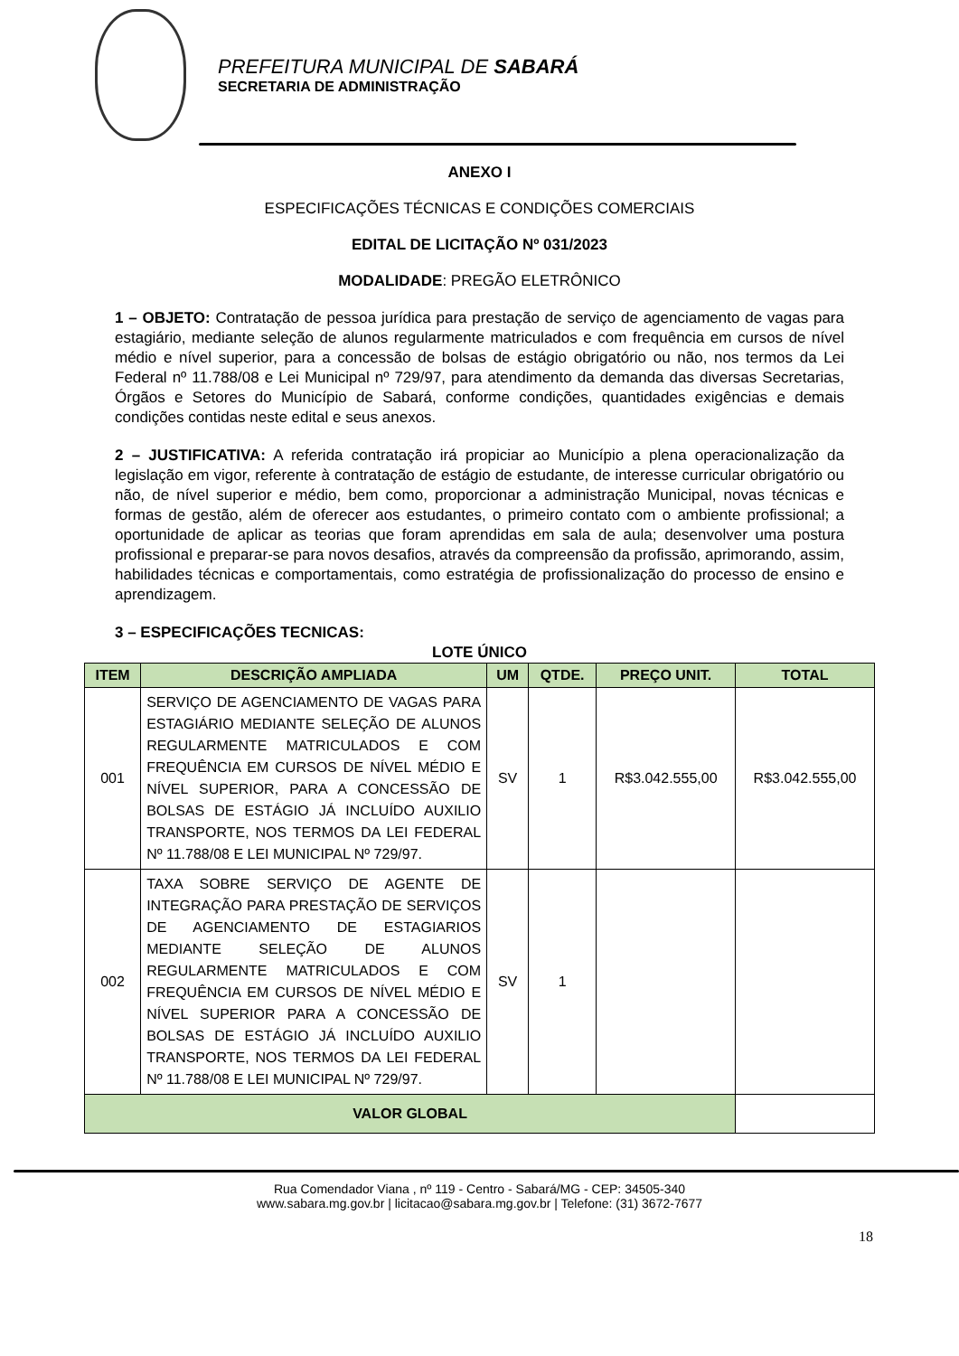PREFEITURA MUNICIPAL DE SABARÁ
SECRETARIA DE ADMINISTRAÇÃO
ANEXO I
ESPECIFICAÇÕES TÉCNICAS E CONDIÇÕES COMERCIAIS
EDITAL DE LICITAÇÃO Nº 031/2023
MODALIDADE: PREGÃO ELETRÔNICO
1 – OBJETO: Contratação de pessoa jurídica para prestação de serviço de agenciamento de vagas para estagiário, mediante seleção de alunos regularmente matriculados e com frequência em cursos de nível médio e nível superior, para a concessão de bolsas de estágio obrigatório ou não, nos termos da Lei Federal nº 11.788/08 e Lei Municipal nº 729/97, para atendimento da demanda das diversas Secretarias, Órgãos e Setores do Município de Sabará, conforme condições, quantidades exigências e demais condições contidas neste edital e seus anexos.
2 – JUSTIFICATIVA: A referida contratação irá propiciar ao Município a plena operacionalização da legislação em vigor, referente à contratação de estágio de estudante, de interesse curricular obrigatório ou não, de nível superior e médio, bem como, proporcionar a administração Municipal, novas técnicas e formas de gestão, além de oferecer aos estudantes, o primeiro contato com o ambiente profissional; a oportunidade de aplicar as teorias que foram aprendidas em sala de aula; desenvolver uma postura profissional e preparar-se para novos desafios, através da compreensão da profissão, aprimorando, assim, habilidades técnicas e comportamentais, como estratégia de profissionalização do processo de ensino e aprendizagem.
3 – ESPECIFICAÇÕES TECNICAS:
LOTE ÚNICO
| ITEM | DESCRIÇÃO AMPLIADA | UM | QTDE. | PREÇO UNIT. | TOTAL |
| --- | --- | --- | --- | --- | --- |
| 001 | SERVIÇO DE AGENCIAMENTO DE VAGAS PARA ESTAGIÁRIO MEDIANTE SELEÇÃO DE ALUNOS REGULARMENTE MATRICULADOS E COM FREQUÊNCIA EM CURSOS DE NÍVEL MÉDIO E NÍVEL SUPERIOR, PARA A CONCESSÃO DE BOLSAS DE ESTÁGIO JÁ INCLUÍDO AUXILIO TRANSPORTE, NOS TERMOS DA LEI FEDERAL Nº 11.788/08 E LEI MUNICIPAL Nº 729/97. | SV | 1 | R$3.042.555,00 | R$3.042.555,00 |
| 002 | TAXA SOBRE SERVIÇO DE AGENTE DE INTEGRAÇÃO PARA PRESTAÇÃO DE SERVIÇOS DE AGENCIAMENTO DE ESTAGIARIOS MEDIANTE SELEÇÃO DE ALUNOS REGULARMENTE MATRICULADOS E COM FREQUÊNCIA EM CURSOS DE NÍVEL MÉDIO E NÍVEL SUPERIOR PARA A CONCESSÃO DE BOLSAS DE ESTÁGIO JÁ INCLUÍDO AUXILIO TRANSPORTE, NOS TERMOS DA LEI FEDERAL Nº 11.788/08 E LEI MUNICIPAL Nº 729/97. | SV | 1 | | |
| VALOR GLOBAL | | | | | |
Rua Comendador Viana , nº 119 - Centro - Sabará/MG - CEP: 34505-340
www.sabara.mg.gov.br | licitacao@sabara.mg.gov.br | Telefone: (31) 3672-7677
18